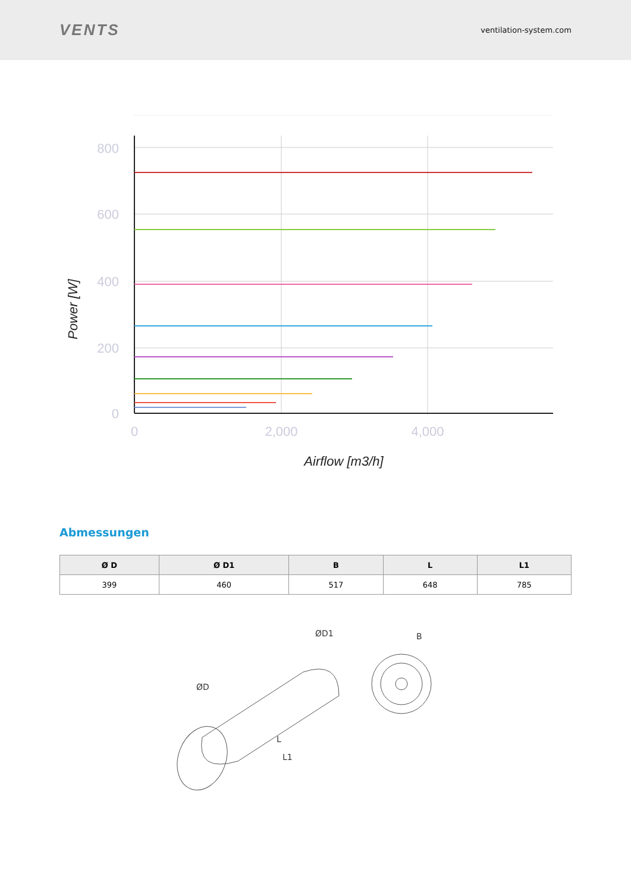VENTS
ventilation-system.com
800
600
400
200
0
0
2,000
4,000
Airflow [m3/h]
Power [W]
Abmessungen
| Ø D | Ø D1 | B | L | L1 |
| --- | --- | --- | --- | --- |
| 399 | 460 | 517 | 648 | 785 |
ØD1
ØD
B
L
L1